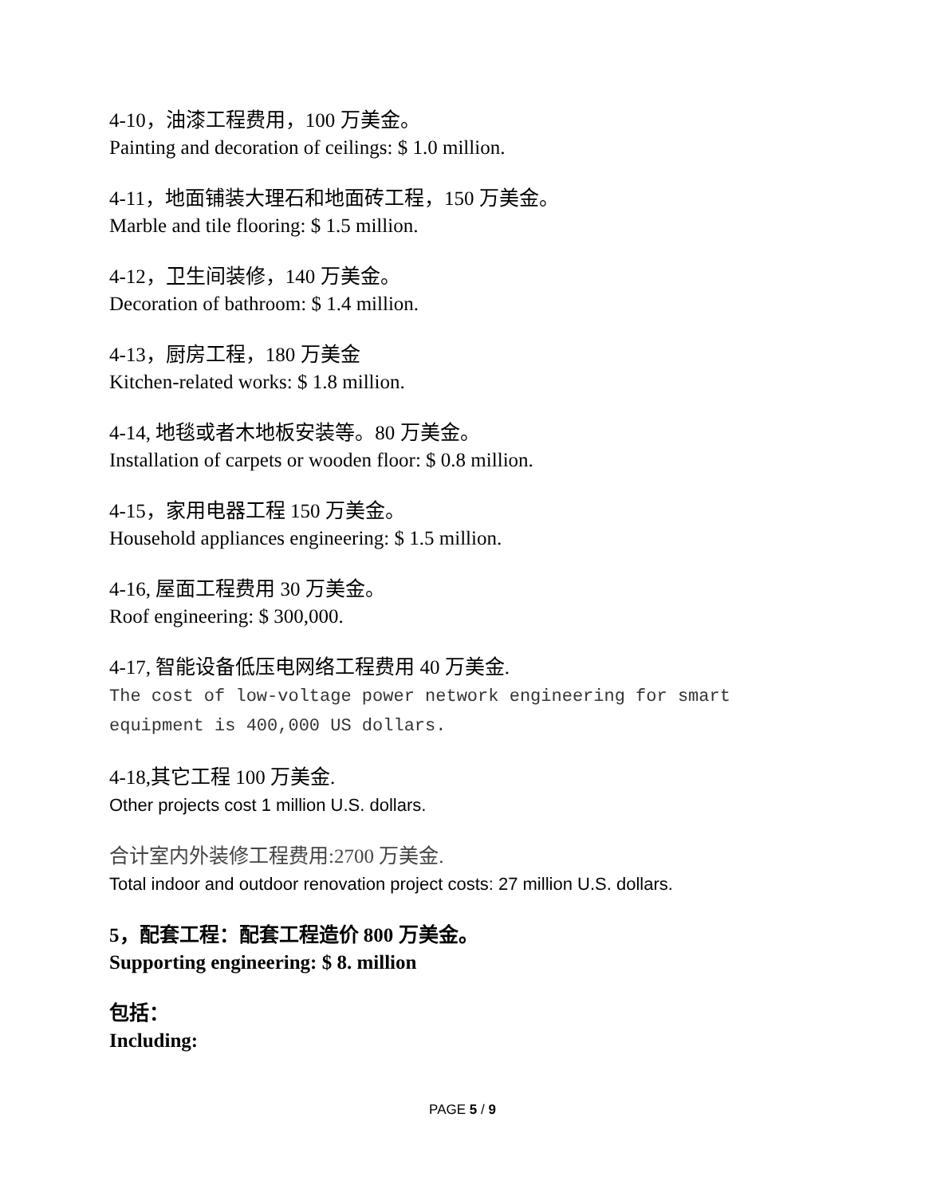4-10，油漆工程费用，100 万美金。
Painting and decoration of ceilings: $ 1.0 million.
4-11，地面铺装大理石和地面砖工程，150 万美金。
Marble and tile flooring: $ 1.5 million.
4-12，卫生间装修，140 万美金。
Decoration of bathroom: $ 1.4 million.
4-13，厨房工程，180 万美金
Kitchen-related works: $ 1.8 million.
4-14, 地毯或者木地板安装等。80 万美金。
Installation of carpets or wooden floor: $ 0.8 million.
4-15，家用电器工程 150 万美金。
Household appliances engineering: $ 1.5 million.
4-16, 屋面工程费用 30 万美金。
Roof engineering: $ 300,000.
4-17, 智能设备低压电网络工程费用 40 万美金.
The cost of low-voltage power network engineering for smart equipment is 400,000 US dollars.
4-18,其它工程 100 万美金.
Other projects cost 1 million U.S. dollars.
合计室内外装修工程费用:2700 万美金.
Total indoor and outdoor renovation project costs: 27 million U.S. dollars.
5，配套工程：配套工程造价 800 万美金。
Supporting engineering: $ 8. million
包括：
Including:
PAGE 5 / 9